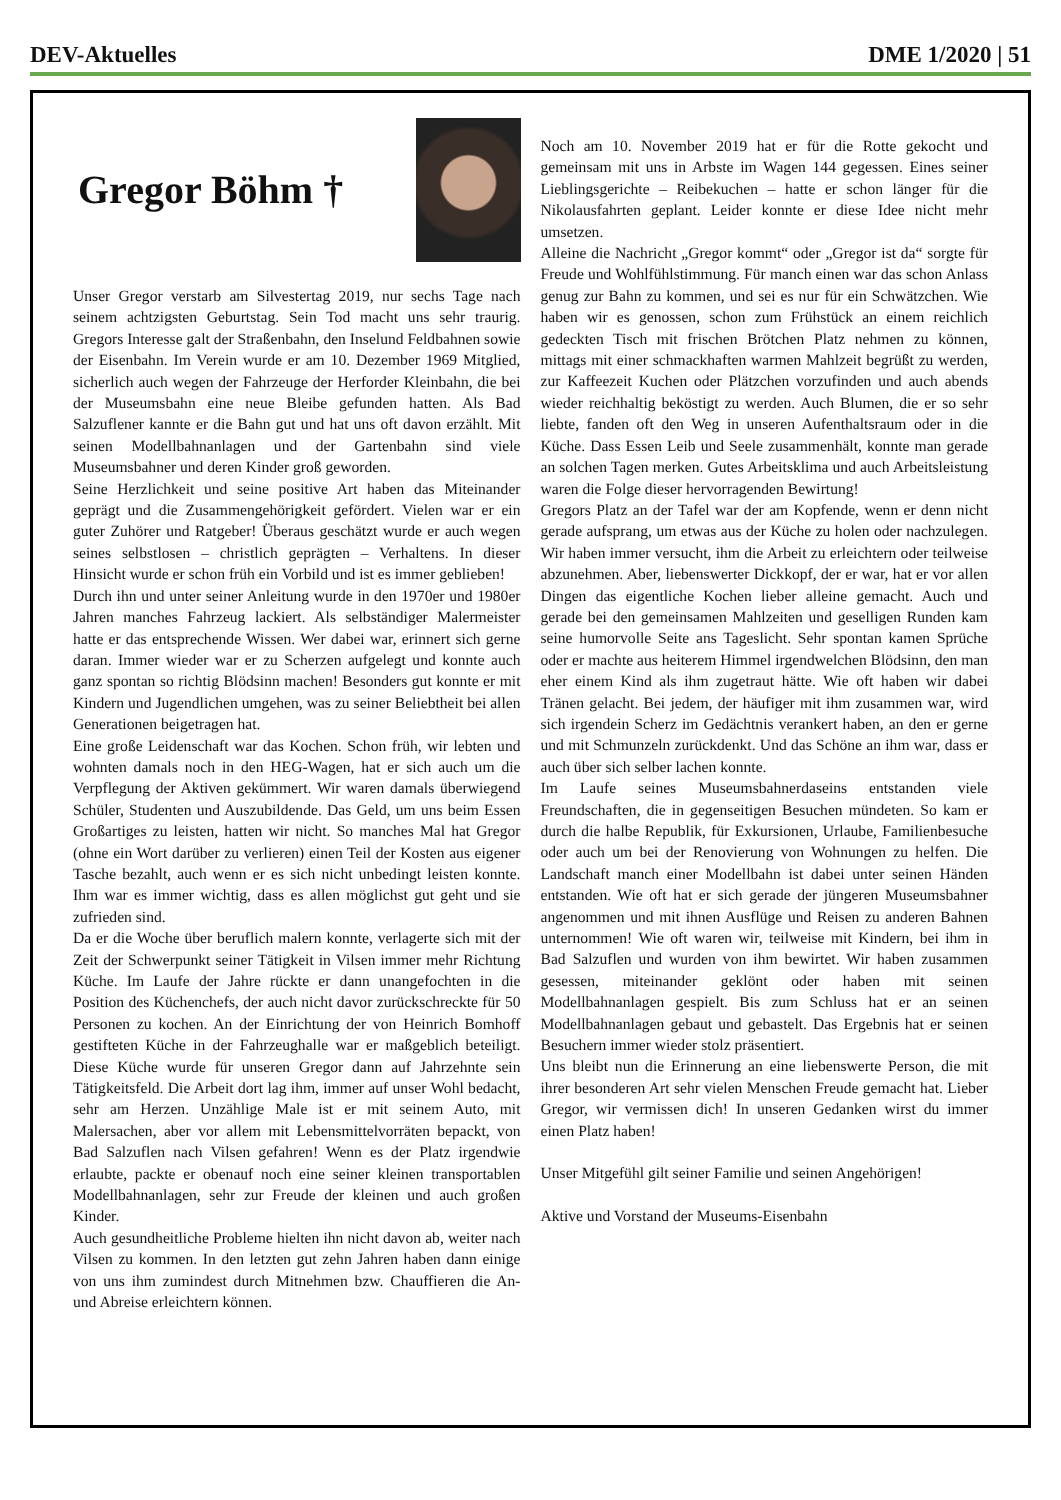DEV-Aktuelles DME 1/2020 | 51
Gregor Böhm †
Unser Gregor verstarb am Silvestertag 2019, nur sechs Tage nach seinem achtzigsten Geburtstag. Sein Tod macht uns sehr traurig. Gregors Interesse galt der Straßenbahn, den Inselund Feldbahnen sowie der Eisenbahn. Im Verein wurde er am 10. Dezember 1969 Mitglied, sicherlich auch wegen der Fahrzeuge der Herforder Kleinbahn, die bei der Museumsbahn eine neue Bleibe gefunden hatten. Als Bad Salzuflener kannte er die Bahn gut und hat uns oft davon erzählt. Mit seinen Modellbahnanlagen und der Gartenbahn sind viele Museumsbahner und deren Kinder groß geworden.
Seine Herzlichkeit und seine positive Art haben das Miteinander geprägt und die Zusammengehörigkeit gefördert. Vielen war er ein guter Zuhörer und Ratgeber! Überaus geschätzt wurde er auch wegen seines selbstlosen – christlich geprägten – Verhaltens. In dieser Hinsicht wurde er schon früh ein Vorbild und ist es immer geblieben!
Durch ihn und unter seiner Anleitung wurde in den 1970er und 1980er Jahren manches Fahrzeug lackiert. Als selbständiger Malermeister hatte er das entsprechende Wissen. Wer dabei war, erinnert sich gerne daran. Immer wieder war er zu Scherzen aufgelegt und konnte auch ganz spontan so richtig Blödsinn machen! Besonders gut konnte er mit Kindern und Jugendlichen umgehen, was zu seiner Beliebtheit bei allen Generationen beigetragen hat.
Eine große Leidenschaft war das Kochen. Schon früh, wir lebten und wohnten damals noch in den HEG-Wagen, hat er sich auch um die Verpflegung der Aktiven gekümmert. Wir waren damals überwiegend Schüler, Studenten und Auszubildende. Das Geld, um uns beim Essen Großartiges zu leisten, hatten wir nicht. So manches Mal hat Gregor (ohne ein Wort darüber zu verlieren) einen Teil der Kosten aus eigener Tasche bezahlt, auch wenn er es sich nicht unbedingt leisten konnte. Ihm war es immer wichtig, dass es allen möglichst gut geht und sie zufrieden sind.
Da er die Woche über beruflich malern konnte, verlagerte sich mit der Zeit der Schwerpunkt seiner Tätigkeit in Vilsen immer mehr Richtung Küche. Im Laufe der Jahre rückte er dann unangefochten in die Position des Küchenchefs, der auch nicht davor zurückschreckte für 50 Personen zu kochen. An der Einrichtung der von Heinrich Bomhoff gestifteten Küche in der Fahrzeughalle war er maßgeblich beteiligt. Diese Küche wurde für unseren Gregor dann auf Jahrzehnte sein Tätigkeitsfeld. Die Arbeit dort lag ihm, immer auf unser Wohl bedacht, sehr am Herzen. Unzählige Male ist er mit seinem Auto, mit Malersachen, aber vor allem mit Lebensmittelvorräten bepackt, von Bad Salzuflen nach Vilsen gefahren! Wenn es der Platz irgendwie erlaubte, packte er obenauf noch eine seiner kleinen transportablen Modellbahnanlagen, sehr zur Freude der kleinen und auch großen Kinder.
Auch gesundheitliche Probleme hielten ihn nicht davon ab, weiter nach Vilsen zu kommen. In den letzten gut zehn Jahren haben dann einige von uns ihm zumindest durch Mitnehmen bzw. Chauffieren die An- und Abreise erleichtern können.
Noch am 10. November 2019 hat er für die Rotte gekocht und gemeinsam mit uns in Arbste im Wagen 144 gegessen. Eines seiner Lieblingsgerichte – Reibekuchen – hatte er schon länger für die Nikolausfahrten geplant. Leider konnte er diese Idee nicht mehr umsetzen.
Alleine die Nachricht „Gregor kommt“ oder „Gregor ist da“ sorgte für Freude und Wohlfühlstimmung. Für manch einen war das schon Anlass genug zur Bahn zu kommen, und sei es nur für ein Schwätzchen. Wie haben wir es genossen, schon zum Frühstück an einem reichlich gedeckten Tisch mit frischen Brötchen Platz nehmen zu können, mittags mit einer schmackhaften warmen Mahlzeit begrüßt zu werden, zur Kaffeezeit Kuchen oder Plätzchen vorzufinden und auch abends wieder reichhaltig beköstigt zu werden. Auch Blumen, die er so sehr liebte, fanden oft den Weg in unseren Aufenthaltsraum oder in die Küche. Dass Essen Leib und Seele zusammenhält, konnte man gerade an solchen Tagen merken. Gutes Arbeitsklima und auch Arbeitsleistung waren die Folge dieser hervorragenden Bewirtung!
Gregors Platz an der Tafel war der am Kopfende, wenn er denn nicht gerade aufsprang, um etwas aus der Küche zu holen oder nachzulegen. Wir haben immer versucht, ihm die Arbeit zu erleichtern oder teilweise abzunehmen. Aber, liebenswerter Dickkopf, der er war, hat er vor allen Dingen das eigentliche Kochen lieber alleine gemacht. Auch und gerade bei den gemeinsamen Mahlzeiten und geselligen Runden kam seine humorvolle Seite ans Tageslicht. Sehr spontan kamen Sprüche oder er machte aus heiterem Himmel irgendwelchen Blödsinn, den man eher einem Kind als ihm zugetraut hätte. Wie oft haben wir dabei Tränen gelacht. Bei jedem, der häufiger mit ihm zusammen war, wird sich irgendein Scherz im Gedächtnis verankert haben, an den er gerne und mit Schmunzeln zurückdenkt. Und das Schöne an ihm war, dass er auch über sich selber lachen konnte.
Im Laufe seines Museumsbahnerdaseins entstanden viele Freundschaften, die in gegenseitigen Besuchen mündeten. So kam er durch die halbe Republik, für Exkursionen, Urlaube, Familienbesuche oder auch um bei der Renovierung von Wohnungen zu helfen. Die Landschaft manch einer Modellbahn ist dabei unter seinen Händen entstanden. Wie oft hat er sich gerade der jüngeren Museumsbahner angenommen und mit ihnen Ausflüge und Reisen zu anderen Bahnen unternommen! Wie oft waren wir, teilweise mit Kindern, bei ihm in Bad Salzuflen und wurden von ihm bewirtet. Wir haben zusammen gesessen, miteinander geklönt oder haben mit seinen Modellbahnanlagen gespielt. Bis zum Schluss hat er an seinen Modellbahnanlagen gebaut und gebastelt. Das Ergebnis hat er seinen Besuchern immer wieder stolz präsentiert.
Uns bleibt nun die Erinnerung an eine liebenswerte Person, die mit ihrer besonderen Art sehr vielen Menschen Freude gemacht hat. Lieber Gregor, wir vermissen dich! In unseren Gedanken wirst du immer einen Platz haben!
Unser Mitgefühl gilt seiner Familie und seinen Angehörigen!
Aktive und Vorstand der Museums-Eisenbahn